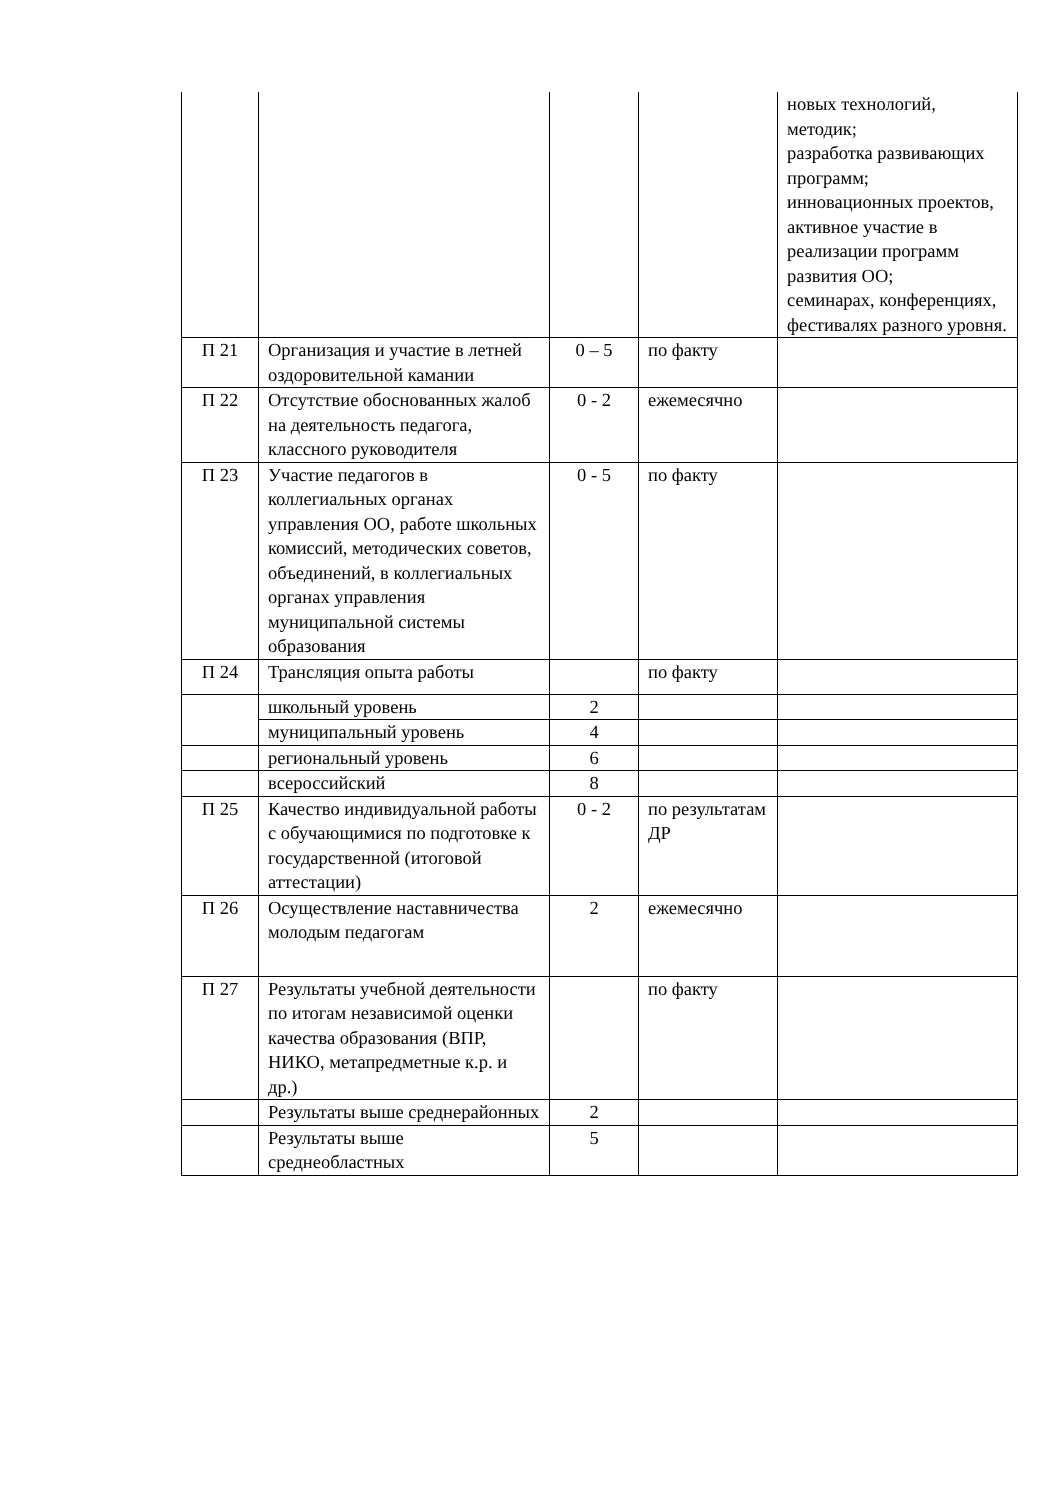| | | | | новых технологий, методик; разработка развивающих программ; инновационных проектов, активное участие в реализации программ развития ОО; семинарах, конференциях, фестивалях разного уровня. |
| П 21 | Организация и участие в летней оздоровительной камании | 0 – 5 | по факту | |
| П 22 | Отсутствие обоснованных жалоб на деятельность педагога, классного руководителя | 0 - 2 | ежемесячно | |
| П 23 | Участие педагогов в коллегиальных органах управления ОО, работе школьных комиссий, методических советов, объединений, в коллегиальных органах управления муниципальной системы образования | 0 - 5 | по факту | |
| П 24 | Трансляция опыта работы | | по факту | |
| | школьный уровень | 2 | | |
| | муниципальный уровень | 4 | | |
| | региональный уровень | 6 | | |
| | всероссийский | 8 | | |
| П 25 | Качество индивидуальной работы с обучающимися по подготовке к государственной (итоговой аттестации) | 0 - 2 | по результатам ДР | |
| П 26 | Осуществление наставничества молодым педагогам | 2 | ежемесячно | |
| П 27 | Результаты учебной деятельности по итогам независимой оценки качества образования (ВПР, НИКО, метапредметные к.р. и др.) | | по факту | |
| | Результаты выше среднерайонных | 2 | | |
| | Результаты выше среднеобластных | 5 | | |